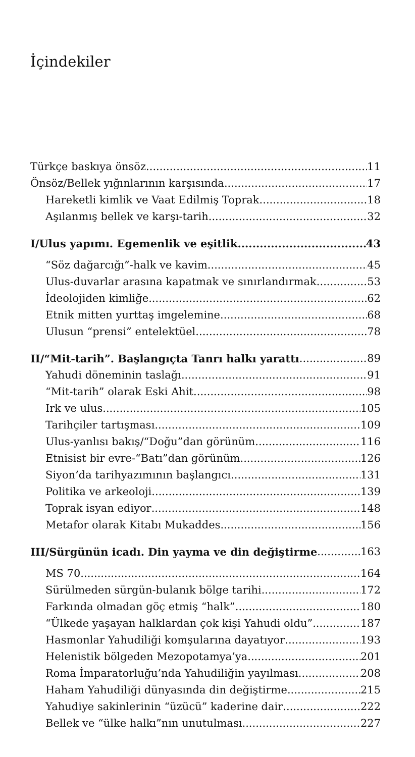İçindekiler
Türkçe baskıya önsöz 11
Önsöz/Bellek yığınlarının karşısında 17
Hareketli kimlik ve Vaat Edilmiş Toprak 18
Aşılanmış bellek ve karşı-tarih 32
I/Ulus yapımı. Egemenlik ve eşitlik 43
“Söz dağarcığı”-halk ve kavim 45
Ulus-duvarlar arasına kapatmak ve sınırlandırmak 53
İdeolojiden kimliğe 62
Etnik mitten yurttaş imgelemine 68
Ulusun “prensi” entelektüel 78
II/“Mit-tarih”. Başlangıçta Tanrı halkı yarattı 89
Yahudi döneminin taslağı 91
“Mit-tarih” olarak Eski Ahit 98
Irk ve ulus 105
Tarihçiler tartışması 109
Ulus-yanlısı bakış/“Doğu”dan görünüm 116
Etnisist bir evre-“Batı”dan görünüm 126
Siyon’da tarihyazımının başlangıcı 131
Politika ve arkeoloji 139
Toprak isyan ediyor 148
Metafor olarak Kitabı Mukaddes 156
III/Sürgünün icadı. Din yayma ve din değiştirme 163
MS 70 164
Sürülmeden sürgün-bulanık bölge tarihi 172
Farkında olmadan göç etmiş “halk” 180
“Ülkede yaşayan halklardan çok kişi Yahudi oldu” 187
Hasmonlar Yahudiliği komşularına dayatıyor 193
Helenistik bölgeden Mezopotamya’ya 201
Roma İmparatorluğu’nda Yahudiliğin yayılması 208
Haham Yahudiliği dünyasında din değiştirme 215
Yahudiye sakinlerinin “üzücü” kaderine dair 222
Bellek ve “ülke halkı”nın unutulması 227